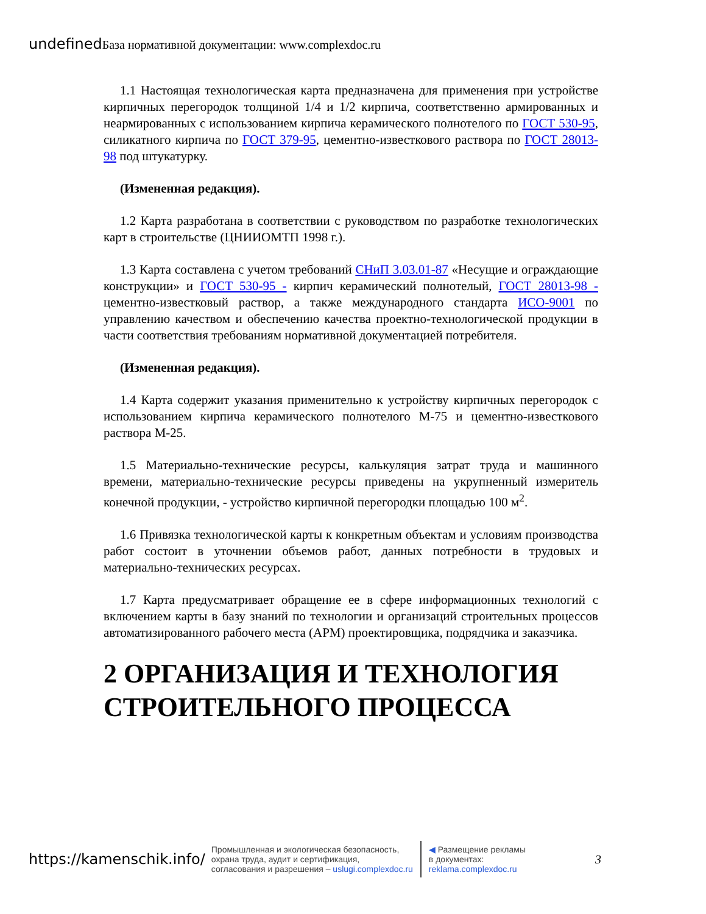undefined База нормативной документации: www.complexdoc.ru
1.1 Настоящая технологическая карта предназначена для применения при устройстве кирпичных перегородок толщиной 1/4 и 1/2 кирпича, соответственно армированных и неармированных с использованием кирпича керамического полнотелого по ГОСТ 530-95, силикатного кирпича по ГОСТ 379-95, цементно-известкового раствора по ГОСТ 28013-98 под штукатурку.
(Измененная редакция).
1.2 Карта разработана в соответствии с руководством по разработке технологических карт в строительстве (ЦНИИОМТП 1998 г.).
1.3 Карта составлена с учетом требований СНиП 3.03.01-87 «Несущие и ограждающие конструкции» и ГОСТ 530-95 - кирпич керамический полнотелый, ГОСТ 28013-98 - цементно-известковый раствор, а также международного стандарта ИСО-9001 по управлению качеством и обеспечению качества проектно-технологической продукции в части соответствия требованиям нормативной документацией потребителя.
(Измененная редакция).
1.4 Карта содержит указания применительно к устройству кирпичных перегородок с использованием кирпича керамического полнотелого М-75 и цементно-известкового раствора М-25.
1.5 Материально-технические ресурсы, калькуляция затрат труда и машинного времени, материально-технические ресурсы приведены на укрупненный измеритель конечной продукции, - устройство кирпичной перегородки площадью 100 м<sup>2</sup>.
1.6 Привязка технологической карты к конкретным объектам и условиям производства работ состоит в уточнении объемов работ, данных потребности в трудовых и материально-технических ресурсах.
1.7 Карта предусматривает обращение ее в сфере информационных технологий с включением карты в базу знаний по технологии и организаций строительных процессов автоматизированного рабочего места (АРМ) проектировщика, подрядчика и заказчика.
2 ОРГАНИЗАЦИЯ И ТЕХНОЛОГИЯ СТРОИТЕЛЬНОГО ПРОЦЕССА
https://kamenschik.info/
Промышленная и экологическая безопасность,
охрана труда, аудит и сертификация,
согласования и разрешения – uslugi.complexdoc.ru
◀ Размещение рекламы
в документах:
reklama.complexdoc.ru
3